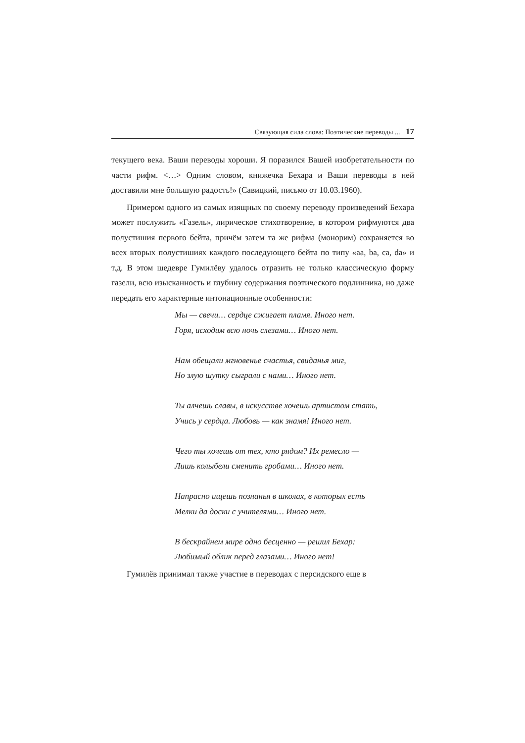Связующая сила слова: Поэтические переводы ... 17
текущего века. Ваши переводы хороши. Я поразился Вашей изобретательности по части рифм. <…> Одним словом, книжечка Бехара и Ваши переводы в ней доставили мне большую радость!» (Савицкий, письмо от 10.03.1960).
Примером одного из самых изящных по своему переводу произведений Бехара может послужить «Газель», лирическое стихотворение, в котором рифмуются два полустишия первого бейта, причём затем та же рифма (монорим) сохраняется во всех вторых полустишиях каждого последующего бейта по типу «aa, ba, ca, da» и т.д. В этом шедевре Гумилёву удалось отразить не только классическую форму газели, всю изысканность и глубину содержания поэтического подлинника, но даже передать его характерные интонационные особенности:
Мы — свечи… сердце сжигает пламя. Иного нет.
Горя, исходим всю ночь слезами… Иного нет.
Нам обещали мгновенье счастья, свиданья миг,
Но злую шутку сыграли с нами… Иного нет.
Ты алчешь славы, в искусстве хочешь артистом стать,
Учись у сердца. Любовь — как знамя! Иного нет.
Чего ты хочешь от тех, кто рядом? Их ремесло —
Лишь колыбели сменить гробами… Иного нет.
Напрасно ищешь познанья в школах, в которых есть
Мелки да доски с учителями… Иного нет.
В бескрайнем мире одно бесценно — решил Бехар:
Любимый облик перед глазами… Иного нет!
Гумилёв принимал также участие в переводах с персидского еще в